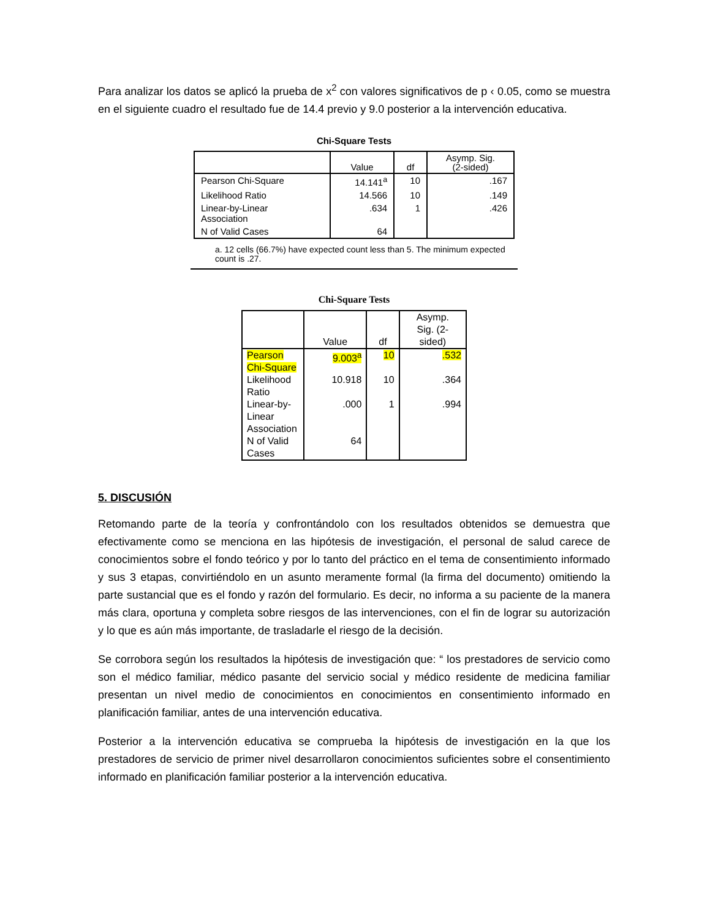Para analizar los datos se aplicó la prueba de x<sup>2</sup> con valores significativos de p ‹ 0.05, como se muestra en el siguiente cuadro el resultado fue de 14.4 previo y 9.0 posterior a la intervención educativa.
Chi-Square Tests
| | Value | df | Asymp. Sig. (2-sided) |
| --- | --- | --- | --- |
| Pearson Chi-Square | 14.141<sup>a</sup> | 10 | .167 |
| Likelihood Ratio | 14.566 | 10 | .149 |
| Linear-by-Linear Association | .634 | 1 | .426 |
| N of Valid Cases | 64 | | |
a. 12 cells (66.7%) have expected count less than 5. The minimum expected count is .27.
Chi-Square Tests
| | Value | df | Asymp. Sig. (2- sided) |
| --- | --- | --- | --- |
| Pearson Chi-Square | 9.003<sup>a</sup> | 10 | .532 |
| Likelihood Ratio | 10.918 | 10 | .364 |
| Linear-by-Linear Association | .000 | 1 | .994 |
| N of Valid Cases | 64 | | |
5. DISCUSIÓN
Retomando parte de la teoría y confrontándolo con los resultados obtenidos se demuestra que efectivamente como se menciona en las hipótesis de investigación, el personal de salud carece de conocimientos sobre el fondo teórico y por lo tanto del práctico en el tema de consentimiento informado y sus 3 etapas, convirtiéndolo en un asunto meramente formal (la firma del documento) omitiendo la parte sustancial que es el fondo y razón del formulario. Es decir, no informa a su paciente de la manera más clara, oportuna y completa sobre riesgos de las intervenciones, con el fin de lograr su autorización y lo que es aún más importante, de trasladarle el riesgo de la decisión.
Se corrobora según los resultados la hipótesis de investigación que: “ los prestadores de servicio como son el médico familiar, médico pasante del servicio social y médico residente de medicina familiar presentan un nivel medio de conocimientos en conocimientos en consentimiento informado en planificación familiar, antes de una intervención educativa.
Posterior a la intervención educativa se comprueba la hipótesis de investigación en la que los prestadores de servicio de primer nivel desarrollaron conocimientos suficientes sobre el consentimiento informado en planificación familiar posterior a la intervención educativa.